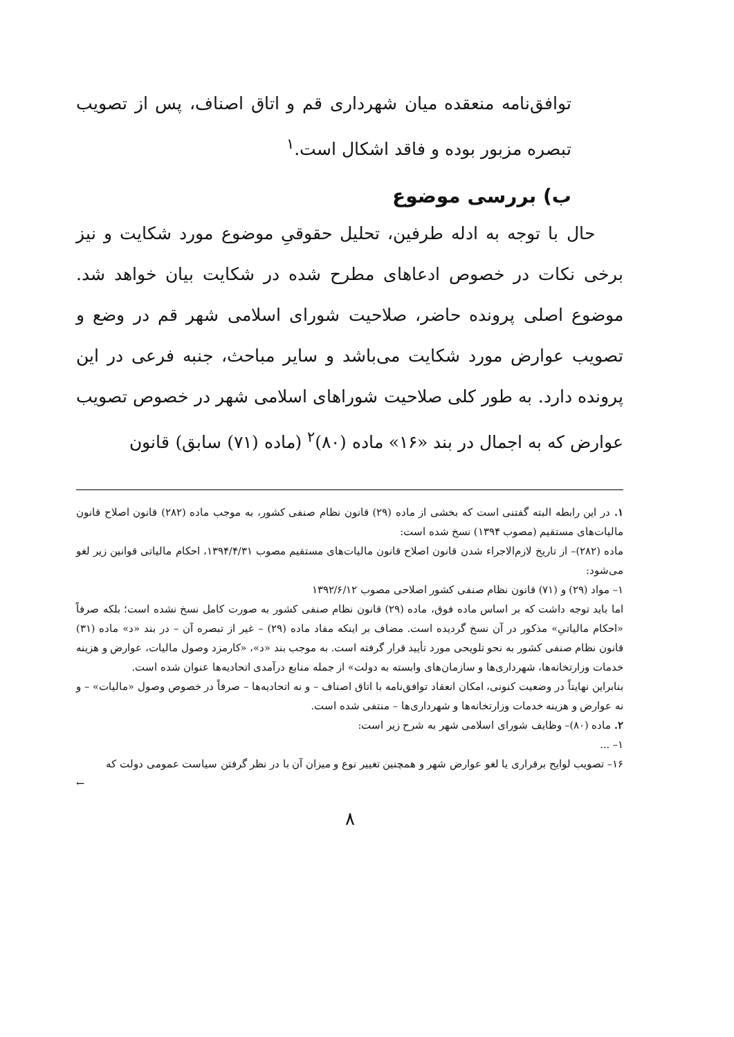توافق‌نامه منعقده میان شهرداری قم و اتاق اصناف، پس از تصویب تبصره مزبور بوده و فاقد اشکال است.<sup>۱</sup>
ب) بررسی موضوع
حال با توجه به ادله طرفین، تحلیل حقوقیِ موضوع مورد شکایت و نیز برخی نکات در خصوص ادعاهای مطرح شده در شکایت بیان خواهد شد. موضوع اصلی پرونده حاضر، صلاحیت شورای اسلامی شهر قم در وضع و تصویب عوارض مورد شکایت می‌باشد و سایر مباحث، جنبه فرعی در این پرونده دارد. به طور کلی صلاحیت شوراهای اسلامی شهر در خصوص تصویب عوارض که به اجمال در بند «۱۶» ماده (۸۰)<sup>۲</sup> (ماده (۷۱) سابق) قانون
۱. در این رابطه البته گفتنی است که بخشی از ماده (۲۹) قانون نظام صنفی کشور، به موجب ماده (۲۸۲) قانون اصلاح قانون مالیات‌های مستقیم (مصوب ۱۳۹۴) نسخ شده است:
ماده (۲۸۲)– از تاریخ لازم‌الاجراء شدن قانون اصلاح قانون مالیات‌های مستقیم مصوب ۱۳۹۴/۴/۳۱، احکام مالیاتی قوانین زیر لغو می‌شود:
۱– مواد (۲۹) و (۷۱) قانون نظام صنفی کشور اصلاحی مصوب ۱۳۹۲/۶/۱۲
اما باید توجه داشت که بر اساس ماده فوق، ماده (۲۹) قانون نظام صنفی کشور به صورت کامل نسخ نشده است؛ بلکه صرفاً «احکام مالیاتیِ» مذکور در آن نسخ گردیده است. مضاف بر اینکه مفاد ماده (۲۹) – غیر از تبصره آن – در بند «د» ماده (۳۱) قانون نظام صنفی کشور به نحو تلویحی مورد تأیید قرار گرفته است. به موجب بند «د»، «کارمزد وصول مالیات، عوارض و هزینه خدمات وزارتخانه‌ها، شهرداری‌ها و سازمان‌های وابسته به دولت» از جمله منابع درآمدی اتحادیه‌ها عنوان شده است.
بنابراین نهایتاً در وضعیت کنونی، امکان انعقاد توافق‌نامه با اتاق اصناف – و نه اتحادیه‌ها – صرفاً در خصوص وصول «مالیات» – و نه عوارض و هزینه خدمات وزارتخانه‌ها و شهرداری‌ها – منتفی شده است.
۲. ماده (۸۰)– وظایف شورای اسلامی شهر به شرح زیر است:
۱– ...
۱۶– تصویب لوایح برقراری یا لغو عوارض شهر و همچنین تغییر نوع و میزان آن با در نظر گرفتن سیاست عمومی دولت که
←
۸